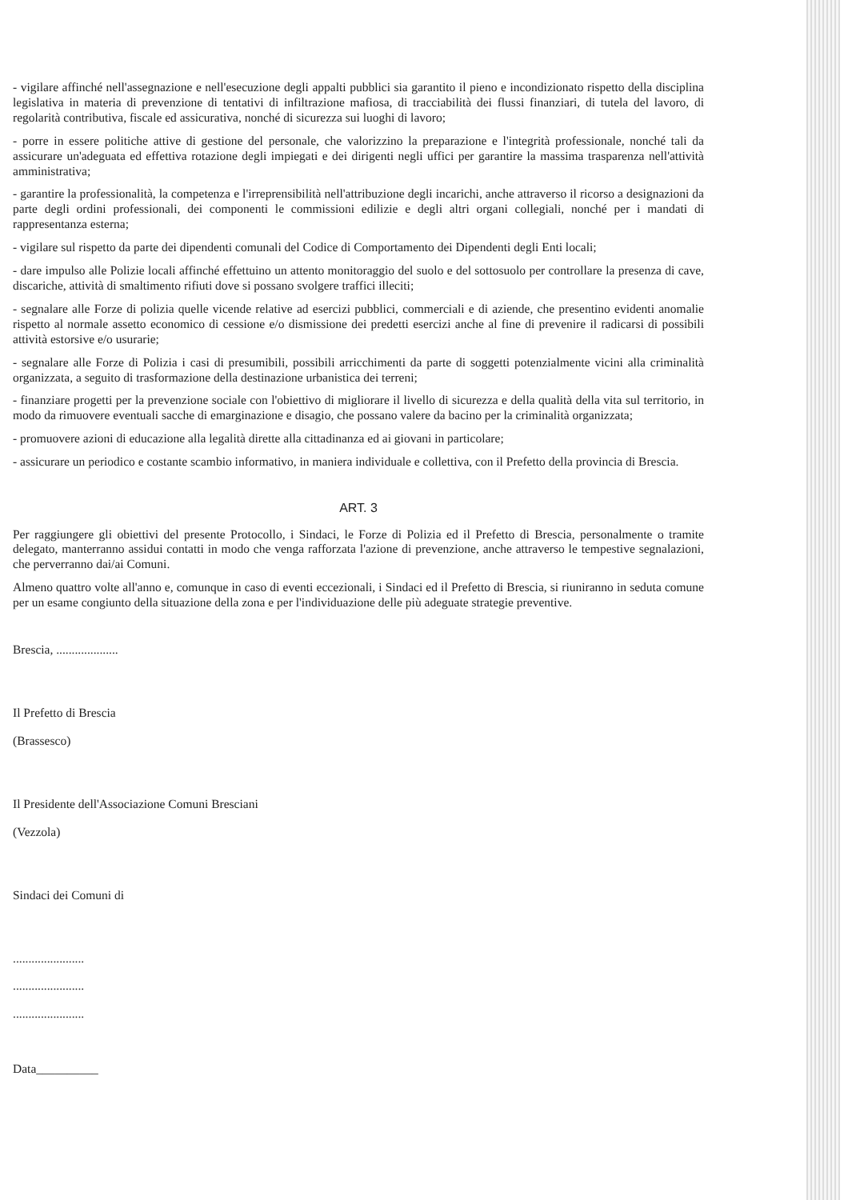- vigilare affinché nell'assegnazione e nell'esecuzione degli appalti pubblici sia garantito il pieno e incondizionato rispetto della disciplina legislativa in materia di prevenzione di tentativi di infiltrazione mafiosa, di tracciabilità dei flussi finanziari, di tutela del lavoro, di regolarità contributiva, fiscale ed assicurativa, nonché di sicurezza sui luoghi di lavoro;
- porre in essere politiche attive di gestione del personale, che valorizzino la preparazione e l'integrità professionale, nonché tali da assicurare un'adeguata ed effettiva rotazione degli impiegati e dei dirigenti negli uffici per garantire la massima trasparenza nell'attività amministrativa;
- garantire la professionalità, la competenza e l'irreprensibilità nell'attribuzione degli incarichi, anche attraverso il ricorso a designazioni da parte degli ordini professionali, dei componenti le commissioni edilizie e degli altri organi collegiali, nonché per i mandati di rappresentanza esterna;
- vigilare sul rispetto da parte dei dipendenti comunali del Codice di Comportamento dei Dipendenti degli Enti locali;
- dare impulso alle Polizie locali affinché effettuino un attento monitoraggio del suolo e del sottosuolo per controllare la presenza di cave, discariche, attività di smaltimento rifiuti dove si possano svolgere traffici illeciti;
- segnalare alle Forze di polizia quelle vicende relative ad esercizi pubblici, commerciali e di aziende, che presentino evidenti anomalie rispetto al normale assetto economico di cessione e/o dismissione dei predetti esercizi anche al fine di prevenire il radicarsi di possibili attività estorsive e/o usurarie;
- segnalare alle Forze di Polizia i casi di presumibili, possibili arricchimenti da parte di soggetti potenzialmente vicini alla criminalità organizzata, a seguito di trasformazione della destinazione urbanistica dei terreni;
- finanziare progetti per la prevenzione sociale con l'obiettivo di migliorare il livello di sicurezza e della qualità della vita sul territorio, in modo da rimuovere eventuali sacche di emarginazione e disagio, che possano valere da bacino per la criminalità organizzata;
- promuovere azioni di educazione alla legalità dirette alla cittadinanza ed ai giovani in particolare;
- assicurare un periodico e costante scambio informativo, in maniera individuale e collettiva, con il Prefetto della provincia di Brescia.
ART. 3
Per raggiungere gli obiettivi del presente Protocollo, i Sindaci, le Forze di Polizia ed il Prefetto di Brescia, personalmente o tramite delegato, manterranno assidui contatti in modo che venga rafforzata l'azione di prevenzione, anche attraverso le tempestive segnalazioni, che perverranno dai/ai Comuni.
Almeno quattro volte all'anno e, comunque in caso di eventi eccezionali, i Sindaci ed il Prefetto di Brescia, si riuniranno in seduta comune per un esame congiunto della situazione della zona e per l'individuazione delle più adeguate strategie preventive.
Brescia, ....................
Il Prefetto di Brescia
(Brassesco)
Il Presidente dell'Associazione Comuni Bresciani
(Vezzola)
Sindaci dei Comuni di
.......................
.......................
.......................
Data__________